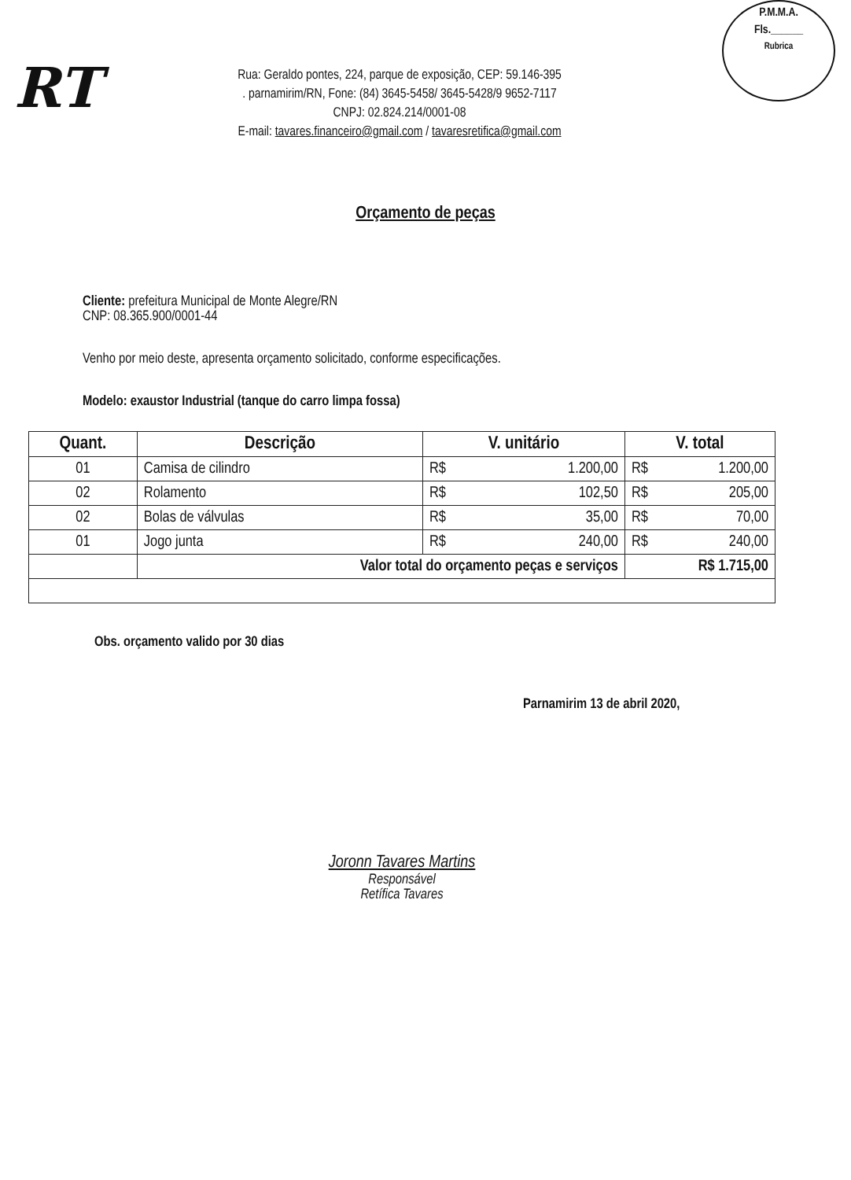P.M.M.A.
Fls.______
Rubrica
RT
Rua: Geraldo pontes, 224, parque de exposição, CEP: 59.146-395
. parnamirim/RN, Fone: (84) 3645-5458/ 3645-5428/9 9652-7117
CNPJ: 02.824.214/0001-08
E-mail: tavares.financeiro@gmail.com / tavaresretifica@gmail.com
Orçamento de peças
Cliente: prefeitura Municipal de Monte Alegre/RN
CNP: 08.365.900/0001-44
Venho por meio deste, apresenta orçamento solicitado, conforme especificações.
Modelo: exaustor Industrial (tanque do carro limpa fossa)
| Quant. | Descrição | V. unitário | V. total |
| --- | --- | --- | --- |
| 01 | Camisa de cilindro | R$ 1.200,00 | R$ 1.200,00 |
| 02 | Rolamento | R$ 102,50 | R$ 205,00 |
| 02 | Bolas de válvulas | R$ 35,00 | R$ 70,00 |
| 01 | Jogo junta | R$ 240,00 | R$ 240,00 |
| | Valor total do orçamento peças e serviços | | R$ 1.715,00 |
Obs. orçamento valido por 30 dias
Parnamirim 13 de abril 2020,
Joronn Tavares Martins
Responsável
Retífica Tavares